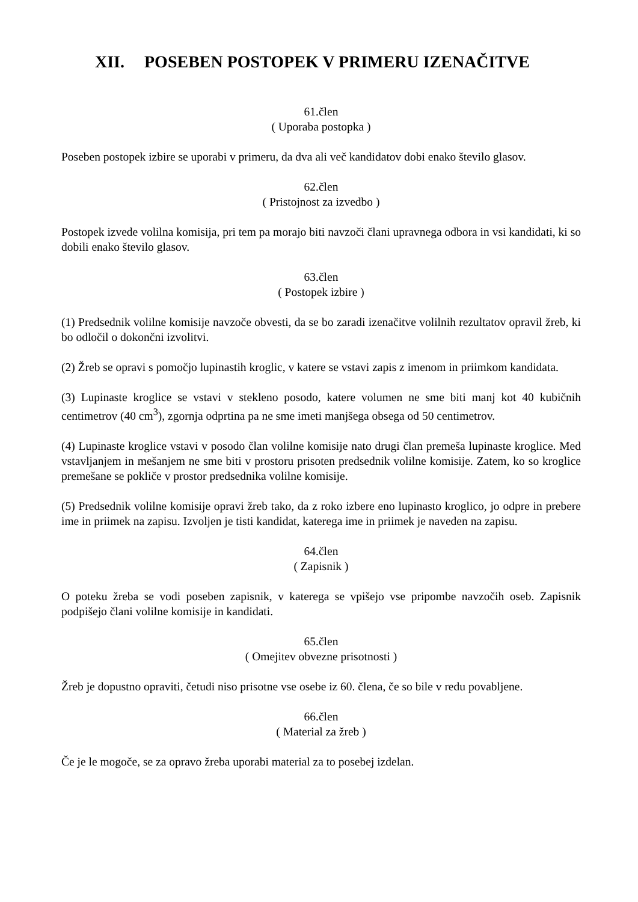XII. POSEBEN POSTOPEK V PRIMERU IZENAČITVE
61.člen
( Uporaba postopka )
Poseben postopek izbire se uporabi v primeru, da dva ali več kandidatov dobi enako število glasov.
62.člen
( Pristojnost za izvedbo )
Postopek izvede volilna komisija, pri tem pa morajo biti navzoči člani upravnega odbora in vsi kandidati, ki so dobili enako število glasov.
63.člen
( Postopek izbire )
(1) Predsednik volilne komisije navzoče obvesti, da se bo zaradi izenačitve volilnih rezultatov opravil žreb, ki bo odločil o dokončni izvolitvi.
(2) Žreb se opravi s pomočjo lupinastih kroglic, v katere se vstavi zapis z imenom in priimkom kandidata.
(3) Lupinaste kroglice se vstavi v stekleno posodo, katere volumen ne sme biti manj kot 40 kubičnih centimetrov (40 cm<sup>3</sup>), zgornja odprtina pa ne sme imeti manjšega obsega od 50 centimetrov.
(4) Lupinaste kroglice vstavi v posodo član volilne komisije nato drugi član premeša lupinaste kroglice. Med vstavljanjem in mešanjem ne sme biti v prostoru prisoten predsednik volilne komisije. Zatem, ko so kroglice premešane se pokliče v prostor predsednika volilne komisije.
(5) Predsednik volilne komisije opravi žreb tako, da z roko izbere eno lupinasto kroglico, jo odpre in prebere ime in priimek na zapisu. Izvoljen je tisti kandidat, katerega ime in priimek je naveden na zapisu.
64.člen
( Zapisnik )
O poteku žreba se vodi poseben zapisnik, v katerega se vpišejo vse pripombe navzočih oseb. Zapisnik podpišejo člani volilne komisije in kandidati.
65.člen
( Omejitev obvezne prisotnosti )
Žreb je dopustno opraviti, četudi niso prisotne vse osebe iz 60. člena, če so bile v redu povabljene.
66.člen
( Material za žreb )
Če je le mogoče, se za opravo žreba uporabi material za to posebej izdelan.